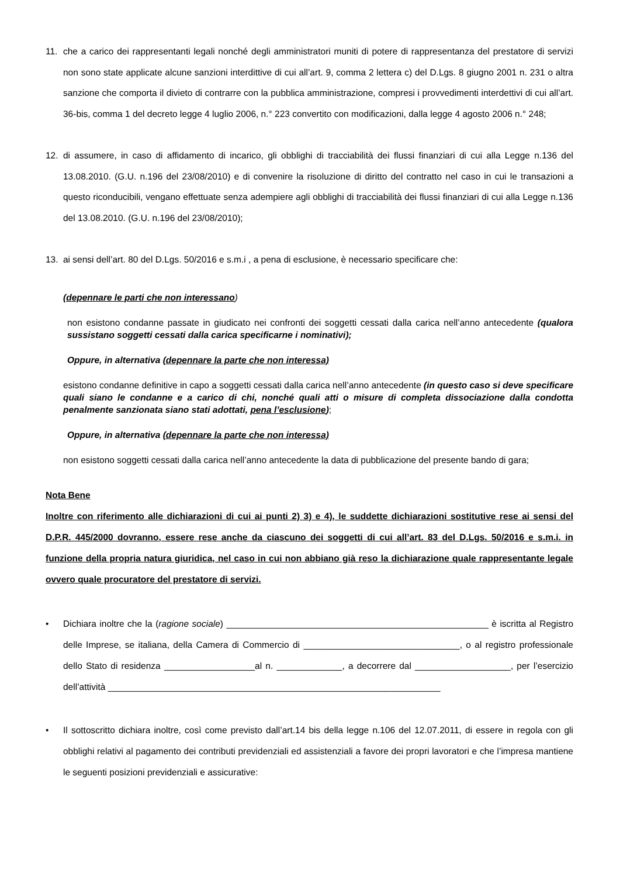11. che a carico dei rappresentanti legali nonché degli amministratori muniti di potere di rappresentanza del prestatore di servizi non sono state applicate alcune sanzioni interdittive di cui all’art. 9, comma 2 lettera c) del D.Lgs. 8 giugno 2001 n. 231 o altra sanzione che comporta il divieto di contrarre con la pubblica amministrazione, compresi i provvedimenti interdettivi di cui all’art. 36-bis, comma 1 del decreto legge 4 luglio 2006, n.° 223 convertito con modificazioni, dalla legge 4 agosto 2006 n.° 248;
12. di assumere, in caso di affidamento di incarico, gli obblighi di tracciabilità dei flussi finanziari di cui alla Legge n.136 del 13.08.2010. (G.U. n.196 del 23/08/2010) e di convenire la risoluzione di diritto del contratto nel caso in cui le transazioni a questo riconducibili, vengano effettuate senza adempiere agli obblighi di tracciabilità dei flussi finanziari di cui alla Legge n.136 del 13.08.2010. (G.U. n.196 del 23/08/2010);
13. ai sensi dell’art. 80 del D.Lgs. 50/2016 e s.m.i , a pena di esclusione, è necessario specificare che:
(depennare le parti che non interessano)
non esistono condanne passate in giudicato nei confronti dei soggetti cessati dalla carica nell’anno antecedente (qualora sussistano soggetti cessati dalla carica specificarne i nominativi);
Oppure, in alternativa (depennare la parte che non interessa)
esistono condanne definitive in capo a soggetti cessati dalla carica nell’anno antecedente (in questo caso si deve specificare quali siano le condanne e a carico di chi, nonché quali atti o misure di completa dissociazione dalla condotta penalmente sanzionata siano stati adottati, pena l’esclusione);
Oppure, in alternativa (depennare la parte che non interessa)
non esistono soggetti cessati dalla carica nell’anno antecedente la data di pubblicazione del presente bando di gara;
Nota Bene
Inoltre con riferimento alle dichiarazioni di cui ai punti 2) 3) e 4), le suddette dichiarazioni sostitutive rese ai sensi del D.P.R. 445/2000 dovranno, essere rese anche da ciascuno dei soggetti di cui all’art. 83 del D.Lgs. 50/2016 e s.m.i. in funzione della propria natura giuridica, nel caso in cui non abbiano già reso la dichiarazione quale rappresentante legale ovvero quale procuratore del prestatore di servizi.
• Dichiara inoltre che la (ragione sociale) ____________________________________________________ è iscritta al Registro delle Imprese, se italiana, della Camera di Commercio di _______________________________, o al registro professionale dello Stato di residenza __________________al n. _____________, a decorrere dal ___________________, per l’esercizio dell’attività __________________________________________________________________
• Il sottoscritto dichiara inoltre, così come previsto dall’art.14 bis della legge n.106 del 12.07.2011, di essere in regola con gli obblighi relativi al pagamento dei contributi previdenziali ed assistenziali a favore dei propri lavoratori e che l’impresa mantiene le seguenti posizioni previdenziali e assicurative: